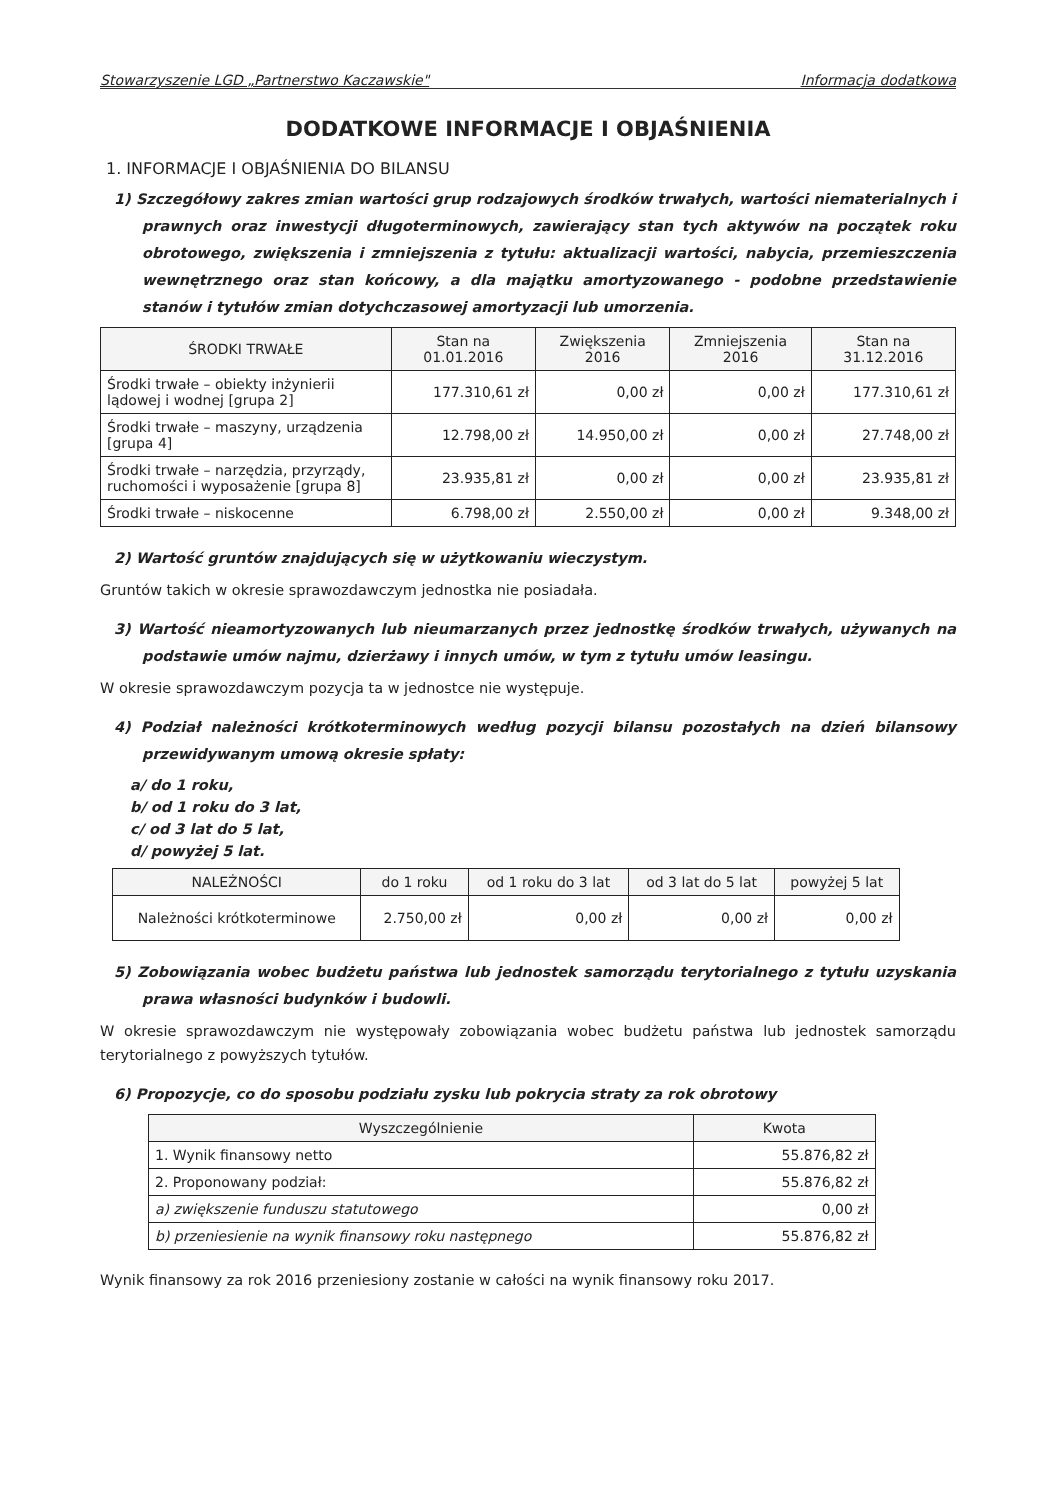Stowarzyszenie LGD „Partnerstwo Kaczawskie" Informacja dodatkowa
DODATKOWE INFORMACJE I OBJAŚNIENIA
1. INFORMACJE I OBJAŚNIENIA DO BILANSU
1) Szczegółowy zakres zmian wartości grup rodzajowych środków trwałych, wartości niematerialnych i prawnych oraz inwestycji długoterminowych, zawierający stan tych aktywów na początek roku obrotowego, zwiększenia i zmniejszenia z tytułu: aktualizacji wartości, nabycia, przemieszczenia wewnętrznego oraz stan końcowy, a dla majątku amortyzowanego - podobne przedstawienie stanów i tytułów zmian dotychczasowej amortyzacji lub umorzenia.
| ŚRODKI TRWAŁE | Stan na 01.01.2016 | Zwiększenia 2016 | Zmniejszenia 2016 | Stan na 31.12.2016 |
| --- | --- | --- | --- | --- |
| Środki trwałe – obiekty inżynierii lądowej i wodnej [grupa 2] | 177.310,61 zł | 0,00 zł | 0,00 zł | 177.310,61 zł |
| Środki trwałe – maszyny, urządzenia [grupa 4] | 12.798,00 zł | 14.950,00 zł | 0,00 zł | 27.748,00 zł |
| Środki trwałe – narzędzia, przyrządy, ruchomości i wyposażenie [grupa 8] | 23.935,81 zł | 0,00 zł | 0,00 zł | 23.935,81 zł |
| Środki trwałe – niskocenne | 6.798,00 zł | 2.550,00 zł | 0,00 zł | 9.348,00 zł |
2) Wartość gruntów znajdujących się w użytkowaniu wieczystym.
Gruntów takich w okresie sprawozdawczym jednostka nie posiadała.
3) Wartość nieamortyzowanych lub nieumarzanych przez jednostkę środków trwałych, używanych na podstawie umów najmu, dzierżawy i innych umów, w tym z tytułu umów leasingu.
W okresie sprawozdawczym pozycja ta w jednostce nie występuje.
4) Podział należności krótkoterminowych według pozycji bilansu pozostałych na dzień bilansowy przewidywanym umową okresie spłaty:
a/ do 1 roku,
b/ od 1 roku do 3 lat,
c/ od 3 lat do 5 lat,
d/ powyżej 5 lat.
| NALEŻNOŚCI | do 1 roku | od 1 roku do 3 lat | od 3 lat do 5 lat | powyżej 5 lat |
| --- | --- | --- | --- | --- |
| Należności krótkoterminowe | 2.750,00 zł | 0,00 zł | 0,00 zł | 0,00 zł |
5) Zobowiązania wobec budżetu państwa lub jednostek samorządu terytorialnego z tytułu uzyskania prawa własności budynków i budowli.
W okresie sprawozdawczym nie występowały zobowiązania wobec budżetu państwa lub jednostek samorządu terytorialnego z powyższych tytułów.
6) Propozycje, co do sposobu podziału zysku lub pokrycia straty za rok obrotowy
| Wyszczególnienie | Kwota |
| --- | --- |
| 1. Wynik finansowy netto | 55.876,82 zł |
| 2. Proponowany podział: | 55.876,82 zł |
| a) zwiększenie funduszu statutowego | 0,00 zł |
| b) przeniesienie na wynik finansowy roku następnego | 55.876,82 zł |
Wynik finansowy za rok 2016 przeniesiony zostanie w całości na wynik finansowy roku 2017.